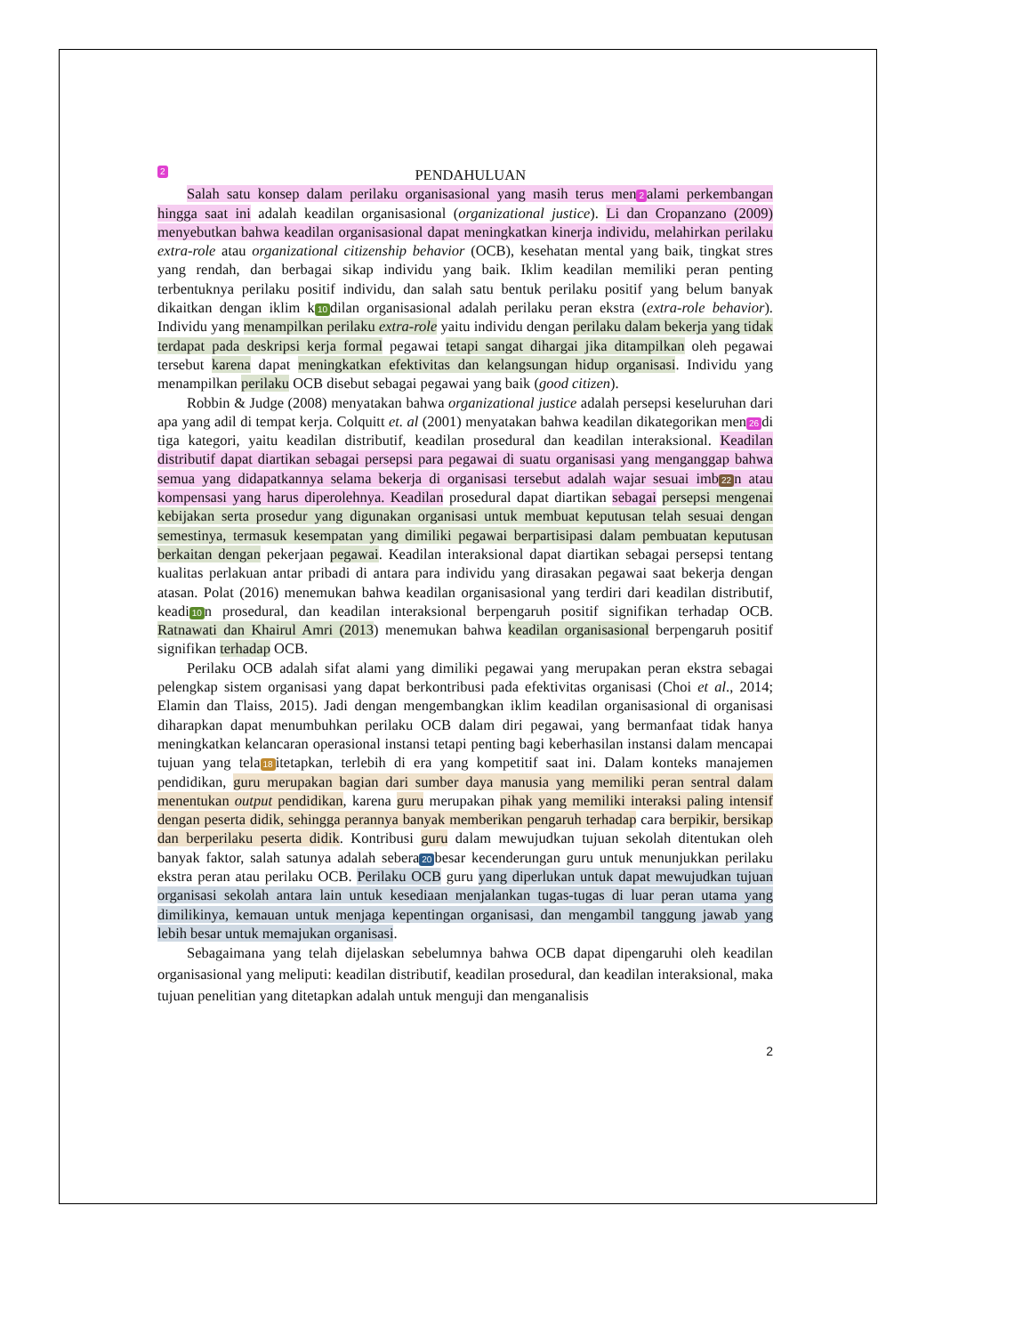2 PENDAHULUAN
Salah satu konsep dalam perilaku organisasional yang masih terus men 2 alami perkembangan hingga saat ini adalah keadilan organisasional (organizational justice). Li dan Cropanzano (2009) menyebutkan bahwa keadilan organisasional dapat meningkatkan kinerja individu, melahirkan perilaku extra-role atau organizational citizenship behavior (OCB), kesehatan mental yang baik, tingkat stres yang rendah, dan berbagai sikap individu yang baik. Iklim keadilan memiliki peran penting terbentuknya perilaku positif individu, dan salah satu bentuk perilaku positif yang belum banyak dikaitkan dengan iklim k 10 dilan organisasional adalah perilaku peran ekstra (extra-role behavior). Individu yang menampilkan perilaku extra-role yaitu individu dengan perilaku dalam bekerja yang tidak terdapat pada deskripsi kerja formal pegawai tetapi sangat dihargai jika ditampilkan oleh pegawai tersebut karena dapat meningkatkan efektivitas dan kelangsungan hidup organisasi. Individu yang menampilkan perilaku OCB disebut sebagai pegawai yang baik (good citizen).
Robbin & Judge (2008) menyatakan bahwa organizational justice adalah persepsi keseluruhan dari apa yang adil di tempat kerja. Colquitt et. al (2001) menyatakan bahwa keadilan dikategorikan men 26 di tiga kategori, yaitu keadilan distributif, keadilan prosedural dan keadilan interaksional. Keadilan distributif dapat diartikan sebagai persepsi para pegawai di suatu organisasi yang menganggap bahwa semua yang didapatkannya selama bekerja di organisasi tersebut adalah wajar sesuai imb 22 n atau kompensasi yang harus diperolehnya. Keadilan prosedural dapat diartikan sebagai persepsi mengenai kebijakan serta prosedur yang digunakan organisasi untuk membuat keputusan telah sesuai dengan semestinya, termasuk kesempatan yang dimiliki pegawai berpartisipasi dalam pembuatan keputusan berkaitan dengan pekerjaan pegawai. Keadilan interaksional dapat diartikan sebagai persepsi tentang kualitas perlakuan antar pribadi di antara para individu yang dirasakan pegawai saat bekerja dengan atasan. Polat (2016) menemukan bahwa keadilan organisasional yang terdiri dari keadilan distributif, keadi 10 n prosedural, dan keadilan interaksional berpengaruh positif signifikan terhadap OCB. Ratnawati dan Khairul Amri (2013) menemukan bahwa keadilan organisasional berpengaruh positif signifikan terhadap OCB.
Perilaku OCB adalah sifat alami yang dimiliki pegawai yang merupakan peran ekstra sebagai pelengkap sistem organisasi yang dapat berkontribusi pada efektivitas organisasi (Choi et al., 2014; Elamin dan Tlaiss, 2015). Jadi dengan mengembangkan iklim keadilan organisasional di organisasi diharapkan dapat menumbuhkan perilaku OCB dalam diri pegawai, yang bermanfaat tidak hanya meningkatkan kelancaran operasional instansi tetapi penting bagi keberhasilan instansi dalam mencapai tujuan yang tela 18 itetapkan, terlebih di era yang kompetitif saat ini. Dalam konteks manajemen pendidikan, guru merupakan bagian dari sumber daya manusia yang memiliki peran sentral dalam menentukan output pendidikan, karena guru merupakan pihak yang memiliki interaksi paling intensif dengan peserta didik, sehingga perannya banyak memberikan pengaruh terhadap cara berpikir, bersikap dan berperilaku peserta didik. Kontribusi guru dalam mewujudkan tujuan sekolah ditentukan oleh banyak faktor, salah satunya adalah sebera 20 besar kecenderungan guru untuk menunjukkan perilaku ekstra peran atau perilaku OCB. Perilaku OCB guru yang diperlukan untuk dapat mewujudkan tujuan organisasi sekolah antara lain untuk kesediaan menjalankan tugas-tugas di luar peran utama yang dimilikinya, kemauan untuk menjaga kepentingan organisasi, dan mengambil tanggung jawab yang lebih besar untuk memajukan organisasi.
Sebagaimana yang telah dijelaskan sebelumnya bahwa OCB dapat dipengaruhi oleh keadilan organisasional yang meliputi: keadilan distributif, keadilan prosedural, dan keadilan interaksional, maka tujuan penelitian yang ditetapkan adalah untuk menguji dan menganalisis
2